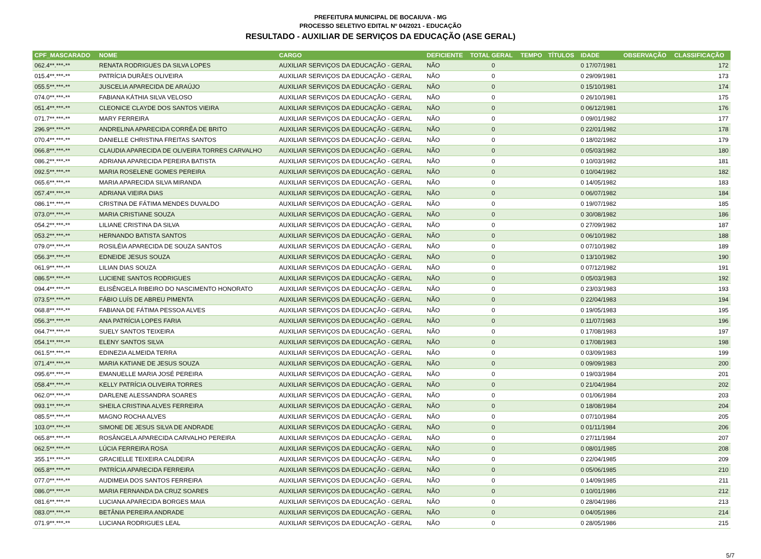PREFEITURA MUNICIPAL DE BOCAIUVA - MG
PROCESSO SELETIVO EDITAL Nº 04/2021 - EDUCAÇÃO
RESULTADO - AUXILIAR DE SERVIÇOS DA EDUCAÇÃO (ASE GERAL)
| CPF_MASCARADO | NOME | CARGO | DEFICIENTE | TOTAL GERAL | TEMPO | TÍTULOS | IDADE | OBSERVAÇÃO | CLASSIFICAÇÃO |
| --- | --- | --- | --- | --- | --- | --- | --- | --- | --- |
| 062.4**.***-** | RENATA RODRIGUES DA SILVA LOPES | AUXILIAR SERVIÇOS DA EDUCAÇÃO - GERAL | NÃO | 0 | | | 0 17/07/1981 | | 172 |
| 015.4**.***-** | PATRÍCIA DURÃES OLIVEIRA | AUXILIAR SERVIÇOS DA EDUCAÇÃO - GERAL | NÃO | 0 | | | 0 29/09/1981 | | 173 |
| 055.5**.***-** | JUSCELIA APARECIDA DE ARAÚJO | AUXILIAR SERVIÇOS DA EDUCAÇÃO - GERAL | NÃO | 0 | | | 0 15/10/1981 | | 174 |
| 074.0**.***-** | FABIANA KÁTHIA SILVA VELOSO | AUXILIAR SERVIÇOS DA EDUCAÇÃO - GERAL | NÃO | 0 | | | 0 26/10/1981 | | 175 |
| 051.4**.***-** | CLEONICE CLAYDE DOS SANTOS VIEIRA | AUXILIAR SERVIÇOS DA EDUCAÇÃO - GERAL | NÃO | 0 | | | 0 06/12/1981 | | 176 |
| 071.7**.***-** | MARY FERREIRA | AUXILIAR SERVIÇOS DA EDUCAÇÃO - GERAL | NÃO | 0 | | | 0 09/01/1982 | | 177 |
| 296.9**.***-** | ANDRELINA APARECIDA CORRÊA DE BRITO | AUXILIAR SERVIÇOS DA EDUCAÇÃO - GERAL | NÃO | 0 | | | 0 22/01/1982 | | 178 |
| 070.4**.***-** | DANIELLE CHRISTINA FREITAS SANTOS | AUXILIAR SERVIÇOS DA EDUCAÇÃO - GERAL | NÃO | 0 | | | 0 18/02/1982 | | 179 |
| 066.8**.***-** | CLAUDIA APARECIDA DE OLIVEIRA TORRES CARVALHO | AUXILIAR SERVIÇOS DA EDUCAÇÃO - GERAL | NÃO | 0 | | | 0 05/03/1982 | | 180 |
| 086.2**.***-** | ADRIANA APARECIDA PEREIRA BATISTA | AUXILIAR SERVIÇOS DA EDUCAÇÃO - GERAL | NÃO | 0 | | | 0 10/03/1982 | | 181 |
| 092.5**.***-** | MARIA ROSELENE GOMES PEREIRA | AUXILIAR SERVIÇOS DA EDUCAÇÃO - GERAL | NÃO | 0 | | | 0 10/04/1982 | | 182 |
| 065.6**.***-** | MARIA APARECIDA SILVA MIRANDA | AUXILIAR SERVIÇOS DA EDUCAÇÃO - GERAL | NÃO | 0 | | | 0 14/05/1982 | | 183 |
| 057.4**.***-** | ADRIANA VIEIRA DIAS | AUXILIAR SERVIÇOS DA EDUCAÇÃO - GERAL | NÃO | 0 | | | 0 06/07/1982 | | 184 |
| 086.1**.***-** | CRISTINA DE FÁTIMA MENDES DUVALDO | AUXILIAR SERVIÇOS DA EDUCAÇÃO - GERAL | NÃO | 0 | | | 0 19/07/1982 | | 185 |
| 073.0**.***-** | MARIA CRISTIANE SOUZA | AUXILIAR SERVIÇOS DA EDUCAÇÃO - GERAL | NÃO | 0 | | | 0 30/08/1982 | | 186 |
| 054.2**.***-** | LILIANE CRISTINA DA SILVA | AUXILIAR SERVIÇOS DA EDUCAÇÃO - GERAL | NÃO | 0 | | | 0 27/09/1982 | | 187 |
| 053.2**.***-** | HERNANDO BATISTA SANTOS | AUXILIAR SERVIÇOS DA EDUCAÇÃO - GERAL | NÃO | 0 | | | 0 06/10/1982 | | 188 |
| 079.0**.***-** | ROSILÉIA APARECIDA DE SOUZA SANTOS | AUXILIAR SERVIÇOS DA EDUCAÇÃO - GERAL | NÃO | 0 | | | 0 07/10/1982 | | 189 |
| 056.3**.***-** | EDNEIDE JESUS SOUZA | AUXILIAR SERVIÇOS DA EDUCAÇÃO - GERAL | NÃO | 0 | | | 0 13/10/1982 | | 190 |
| 061.9**.***-** | LILIAN DIAS SOUZA | AUXILIAR SERVIÇOS DA EDUCAÇÃO - GERAL | NÃO | 0 | | | 0 07/12/1982 | | 191 |
| 086.5**.***-** | LUCIENE SANTOS RODRIGUES | AUXILIAR SERVIÇOS DA EDUCAÇÃO - GERAL | NÃO | 0 | | | 0 05/03/1983 | | 192 |
| 094.4**.***-** | ELISÊNGELA RIBEIRO DO NASCIMENTO HONORATO | AUXILIAR SERVIÇOS DA EDUCAÇÃO - GERAL | NÃO | 0 | | | 0 23/03/1983 | | 193 |
| 073.5**.***-** | FÁBIO LUÍS DE ABREU PIMENTA | AUXILIAR SERVIÇOS DA EDUCAÇÃO - GERAL | NÃO | 0 | | | 0 22/04/1983 | | 194 |
| 068.8**.***-** | FABIANA DE FÁTIMA PESSOA ALVES | AUXILIAR SERVIÇOS DA EDUCAÇÃO - GERAL | NÃO | 0 | | | 0 19/05/1983 | | 195 |
| 056.3**.***-** | ANA PATRÍCIA LOPES FARIA | AUXILIAR SERVIÇOS DA EDUCAÇÃO - GERAL | NÃO | 0 | | | 0 11/07/1983 | | 196 |
| 064.7**.***-** | SUELY SANTOS TEIXEIRA | AUXILIAR SERVIÇOS DA EDUCAÇÃO - GERAL | NÃO | 0 | | | 0 17/08/1983 | | 197 |
| 054.1**.***-** | ELENY SANTOS SILVA | AUXILIAR SERVIÇOS DA EDUCAÇÃO - GERAL | NÃO | 0 | | | 0 17/08/1983 | | 198 |
| 061.5**.***-** | EDINEZIA ALMEIDA TERRA | AUXILIAR SERVIÇOS DA EDUCAÇÃO - GERAL | NÃO | 0 | | | 0 03/09/1983 | | 199 |
| 071.4**.***-** | MARIA KATIANE DE JESUS SOUZA | AUXILIAR SERVIÇOS DA EDUCAÇÃO - GERAL | NÃO | 0 | | | 0 09/09/1983 | | 200 |
| 095.6**.***-** | EMANUELLE MARIA JOSÉ PEREIRA | AUXILIAR SERVIÇOS DA EDUCAÇÃO - GERAL | NÃO | 0 | | | 0 19/03/1984 | | 201 |
| 058.4**.***-** | KELLY PATRÍCIA OLIVEIRA TORRES | AUXILIAR SERVIÇOS DA EDUCAÇÃO - GERAL | NÃO | 0 | | | 0 21/04/1984 | | 202 |
| 062.0**.***-** | DARLENE ALESSANDRA SOARES | AUXILIAR SERVIÇOS DA EDUCAÇÃO - GERAL | NÃO | 0 | | | 0 01/06/1984 | | 203 |
| 093.1**.***-** | SHEILA CRISTINA ALVES FERREIRA | AUXILIAR SERVIÇOS DA EDUCAÇÃO - GERAL | NÃO | 0 | | | 0 18/08/1984 | | 204 |
| 085.5**.***-** | MAGNO ROCHA ALVES | AUXILIAR SERVIÇOS DA EDUCAÇÃO - GERAL | NÃO | 0 | | | 0 07/10/1984 | | 205 |
| 103.0**.***-** | SIMONE DE JESUS SILVA DE ANDRADE | AUXILIAR SERVIÇOS DA EDUCAÇÃO - GERAL | NÃO | 0 | | | 0 01/11/1984 | | 206 |
| 065.8**.***-** | ROSÂNGELA APARECIDA CARVALHO PEREIRA | AUXILIAR SERVIÇOS DA EDUCAÇÃO - GERAL | NÃO | 0 | | | 0 27/11/1984 | | 207 |
| 062.5**.***-** | LÚCIA FERREIRA ROSA | AUXILIAR SERVIÇOS DA EDUCAÇÃO - GERAL | NÃO | 0 | | | 0 08/01/1985 | | 208 |
| 355.1**.***-** | GRACIELLE TEIXEIRA CALDEIRA | AUXILIAR SERVIÇOS DA EDUCAÇÃO - GERAL | NÃO | 0 | | | 0 22/04/1985 | | 209 |
| 065.8**.***-** | PATRÍCIA APARECIDA FERREIRA | AUXILIAR SERVIÇOS DA EDUCAÇÃO - GERAL | NÃO | 0 | | | 0 05/06/1985 | | 210 |
| 077.0**.***-** | AUDIMEIA DOS SANTOS FERREIRA | AUXILIAR SERVIÇOS DA EDUCAÇÃO - GERAL | NÃO | 0 | | | 0 14/09/1985 | | 211 |
| 086.0**.***-** | MARIA FERNANDA DA CRUZ SOARES | AUXILIAR SERVIÇOS DA EDUCAÇÃO - GERAL | NÃO | 0 | | | 0 10/01/1986 | | 212 |
| 081.6**.***-** | LUCIANA APARECIDA BORGES MAIA | AUXILIAR SERVIÇOS DA EDUCAÇÃO - GERAL | NÃO | 0 | | | 0 28/04/1986 | | 213 |
| 083.0**.***-** | BETÂNIA PEREIRA ANDRADE | AUXILIAR SERVIÇOS DA EDUCAÇÃO - GERAL | NÃO | 0 | | | 0 04/05/1986 | | 214 |
| 071.9**.***-** | LUCIANA RODRIGUES LEAL | AUXILIAR SERVIÇOS DA EDUCAÇÃO - GERAL | NÃO | 0 | | | 0 28/05/1986 | | 215 |
5/7